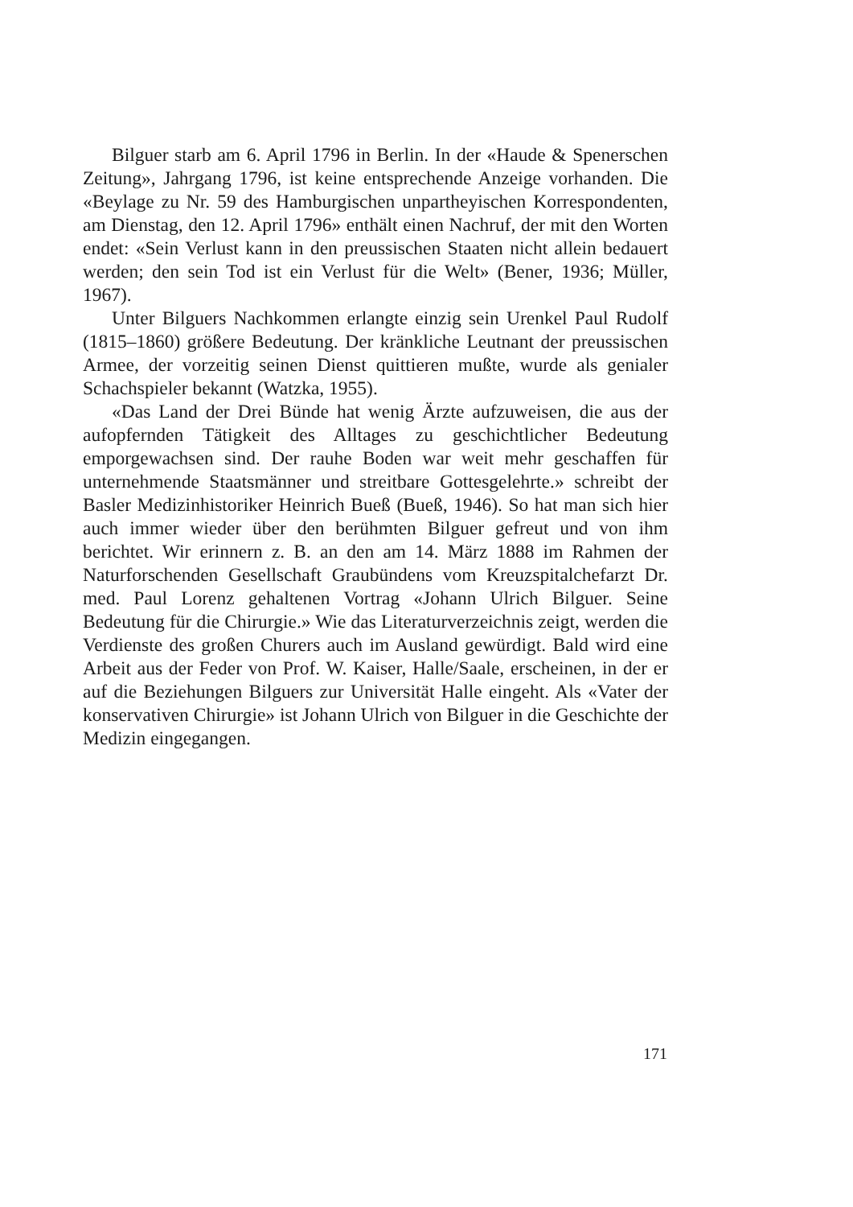Bilguer starb am 6. April 1796 in Berlin. In der «Haude & Spenerschen Zeitung», Jahrgang 1796, ist keine entsprechende Anzeige vorhanden. Die «Beylage zu Nr. 59 des Hamburgischen unpartheyischen Korrespondenten, am Dienstag, den 12. April 1796» enthält einen Nachruf, der mit den Worten endet: «Sein Verlust kann in den preussischen Staaten nicht allein bedauert werden; den sein Tod ist ein Verlust für die Welt» (Bener, 1936; Müller, 1967).
Unter Bilguers Nachkommen erlangte einzig sein Urenkel Paul Rudolf (1815–1860) größere Bedeutung. Der kränkliche Leutnant der preussischen Armee, der vorzeitig seinen Dienst quittieren mußte, wurde als genialer Schachspieler bekannt (Watzka, 1955).
«Das Land der Drei Bünde hat wenig Ärzte aufzuweisen, die aus der aufopfernden Tätigkeit des Alltages zu geschichtlicher Bedeutung emporgewachsen sind. Der rauhe Boden war weit mehr geschaffen für unternehmende Staatsmänner und streitbare Gottesgelehrte.» schreibt der Basler Medizinhistoriker Heinrich Bueß (Bueß, 1946). So hat man sich hier auch immer wieder über den berühmten Bilguer gefreut und von ihm berichtet. Wir erinnern z. B. an den am 14. März 1888 im Rahmen der Naturforschenden Gesellschaft Graubündens vom Kreuzspitalchefarzt Dr. med. Paul Lorenz gehaltenen Vortrag «Johann Ulrich Bilguer. Seine Bedeutung für die Chirurgie.» Wie das Literaturverzeichnis zeigt, werden die Verdienste des großen Churers auch im Ausland gewürdigt. Bald wird eine Arbeit aus der Feder von Prof. W. Kaiser, Halle/Saale, erscheinen, in der er auf die Beziehungen Bilguers zur Universität Halle eingeht. Als «Vater der konservativen Chirurgie» ist Johann Ulrich von Bilguer in die Geschichte der Medizin eingegangen.
171